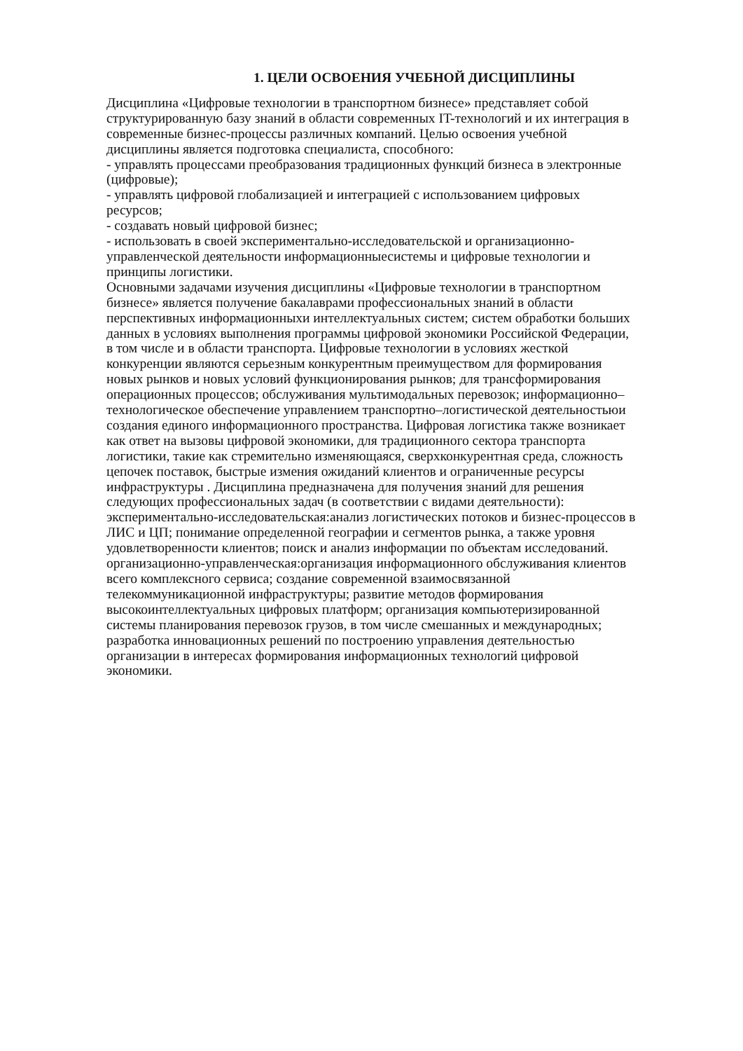1. ЦЕЛИ ОСВОЕНИЯ УЧЕБНОЙ ДИСЦИПЛИНЫ
Дисциплина «Цифровые технологии в транспортном бизнесе» представляет собой
структурированную базу знаний в области современных IT-технологий и их интеграция в
современные бизнес-процессы различных компаний. Целью освоения учебной
дисциплины является подготовка специалиста, способного:
- управлять процессами преобразования традиционных функций бизнеса в электронные
(цифровые);
- управлять цифровой глобализацией и интеграцией с использованием цифровых
ресурсов;
- создавать новый цифровой бизнес;
- использовать в своей экспериментально-исследовательской и организационно-
управленческой деятельности информационныесистемы и цифровые технологии и
принципы логистики.
Основными задачами изучения дисциплины «Цифровые технологии в транспортном
бизнесе» является получение бакалаврами профессиональных знаний в области
перспективных информационныхи интеллектуальных систем; систем обработки больших
данных в условиях выполнения программы цифровой экономики Российской Федерации,
в том числе и в области транспорта. Цифровые технологии в условиях жесткой
конкуренции являются серьезным конкурентным преимуществом для формирования
новых рынков и новых условий функционирования рынков; для трансформирования
операционных процессов; обслуживания мультимодальных перевозок; информационно–
технологическое обеспечение управлением транспортно–логистической деятельностьюи
создания единого информационного пространства. Цифровая логистика также возникает
как ответ на вызовы цифровой экономики, для традиционного сектора транспорта
логистики, такие как стремительно изменяющаяся, сверхконкурентная среда, сложность
цепочек поставок, быстрые измения ожиданий клиентов и ограниченные ресурсы
инфраструктуры . Дисциплина предназначена для получения знаний для решения
следующих профессиональных задач (в соответствии с видами деятельности):
экспериментально-исследовательская:анализ логистических потоков и бизнес-процессов в
ЛИС и ЦП; понимание определенной географии и сегментов рынка, а также уровня
удовлетворенности клиентов; поиск и анализ информации по объектам исследований.
организационно-управленческая:организация информационного обслуживания клиентов
всего комплексного сервиса; создание современной взаимосвязанной
телекоммуникационной инфраструктуры; развитие методов формирования
высокоинтеллектуальных цифровых платформ; организация компьютеризированной
системы планирования перевозок грузов, в том числе смешанных и международных;
разработка инновационных решений по построению управления деятельностью
организации в интересах формирования информационных технологий цифровой
экономики.